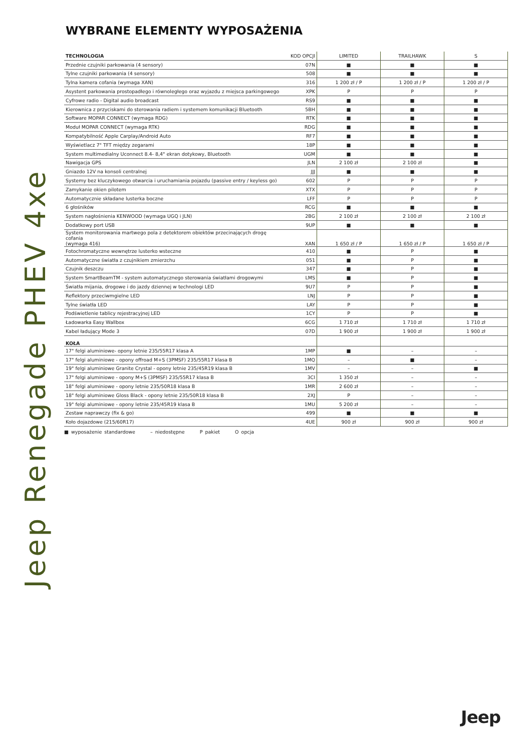WYBRANE ELEMENTY WYPOSAŻENIA
Jeep Renegade PHEV 4xe
| TECHNOLOGIA | KOD OPCJI | LIMITED | TRAILHAWK | S |
| --- | --- | --- | --- | --- |
| Przednie czujniki parkowania (4 sensory) | 07N | ■ | ■ | ■ |
| Tylne czujniki parkowania (4 sensory) | 508 | ■ | ■ | ■ |
| Tylna kamera cofania (wymaga XAN) | 316 | 1 200 zł / P | 1 200 zł / P | 1 200 zł / P |
| Asystent parkowania prostopadłego i równoległego oraz wyjazdu z miejsca parkingowego | XPK | P | P | P |
| Cyfrowe radio - Digital audio broadcast | RS9 | ■ | ■ | ■ |
| Kierownica z przyciskami do sterowania radiem i systemem komunikacji Bluetooth | 5BH | ■ | ■ | ■ |
| Software MOPAR CONNECT (wymaga RDG) | RTK | ■ | ■ | ■ |
| Moduł MOPAR CONNECT (wymaga RTK) | RDG | ■ | ■ | ■ |
| Kompatybilność Apple Carplay/Android Auto | RF7 | ■ | ■ | ■ |
| Wyświetlacz 7" TFT między zegarami | 18P | ■ | ■ | ■ |
| System multimedialny Uconnect 8.4- 8,4" ekran dotykowy, Bluetooth | UGM | ■ | ■ | ■ |
| Nawigacja GPS | JLN | 2 100 zł | 2 100 zł | ■ |
| Gniazdo 12V na konsoli centralnej | JJJ | ■ | ■ | ■ |
| Systemy bez kluczykowego otwarcia i uruchamiania pojazdu (passive entry / keyless go) | 602 | P | P | P |
| Zamykanie okien pilotem | XTX | P | P | P |
| Automatycznie składane lusterka boczne | LFF | P | P | P |
| 6 głośników | RCG | ■ | ■ | ■ |
| System nagłośnienia KENWOOD (wymaga UGQ i JLN) | 2BG | 2 100 zł | 2 100 zł | 2 100 zł |
| Dodatkowy port USB | 9UP | ■ | ■ | ■ |
| System monitorowania martwego pola z detektorem obiektów przecinających drogę cofania (wymaga 416) | XAN | 1 650 zł / P | 1 650 zł / P | 1 650 zł / P |
| Fotochromatyczne wewnętrze lusterko wsteczne | 410 | ■ | P | ■ |
| Automatyczne światła z czujnikiem zmierzchu | 051 | ■ | P | ■ |
| Czujnik deszczu | 347 | ■ | P | ■ |
| System SmartBeamTM - system automatycznego sterowania światłami drogowymi | LMS | ■ | P | ■ |
| Światła mijania, drogowe i do jazdy dziennej w technologi LED | 9U7 | P | P | ■ |
| Reflektory przeciwmgielne LED | LNJ | P | P | ■ |
| Tylne światła LED | LAY | P | P | ■ |
| Podświetlenie tablicy rejestracyjnej LED | 1CY | P | P | ■ |
| Ładowarka Easy Wallbox | 6CG | 1 710 zł | 1 710 zł | 1 710 zł |
| Kabel ładujący Mode 3 | 07D | 1 900 zł | 1 900 zł | 1 900 zł |
| KOŁA | | | | |
| 17" felgi aluminiowe- opony letnie 235/55R17 klasa A | 1MP | ■ | – | – |
| 17" felgi aluminiowe - opony offroad M+S (3PMSF) 235/55R17 klasa B | 1MQ | – | ■ | – |
| 19" felgi aluminiowe Granite Crystal - opony letnie 235/45R19 klasa B | 1MV | – | – | ■ |
| 17" felgi aluminiowe - opony M+S (3PMSF) 235/55R17 klasa B | 3CI | 1 350 zł | – | – |
| 18" felgi aluminiowe - opony letnie 235/50R18 klasa B | 1MR | 2 600 zł | – | – |
| 18" felgi aluminiowe Gloss Black - opony letnie 235/50R18 klasa B | 2XJ | P | – | – |
| 19" felgi aluminiowe - opony letnie 235/45R19 klasa B | 1MU | 5 200 zł | – | – |
| Zestaw naprawczy (fix & go) | 499 | ■ | ■ | ■ |
| Koło dojazdowe (215/60R17) | 4UE | 900 zł | 900 zł | 900 zł |
■ wyposażenie standardowe – niedostępne P pakiet O opcja
Jeep